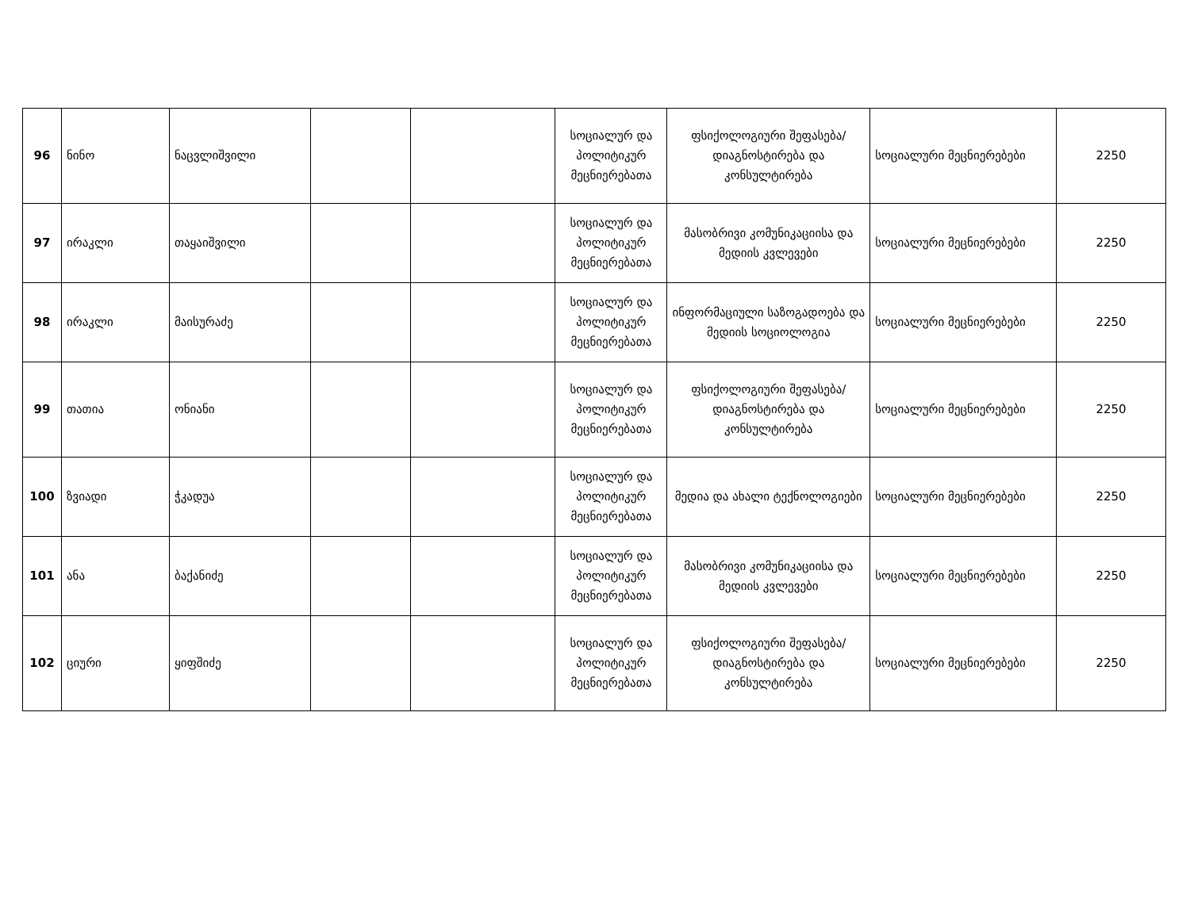| 96 | ნინო | ნაცვლიშვილი | | | სოციალურ და პოლიტიკურ მეცნიერებათა | ფსიქოლოგიური შეფასება/დიაგნოსტირება და კონსულტირება | სოციალური მეცნიერებები | 2250 |
| 97 | ირაკლი | თაყაიშვილი | | | სოციალურ და პოლიტიკურ მეცნიერებათა | მასობრივი კომუნიკაციისა და მედიის კვლევები | სოციალური მეცნიერებები | 2250 |
| 98 | ირაკლი | მაისურაძე | | | სოციალურ და პოლიტიკურ მეცნიერებათა | ინფორმაციული საზოგადოება და მედიის სოციოლოგია | სოციალური მეცნიერებები | 2250 |
| 99 | თათია | ონიანი | | | სოციალურ და პოლიტიკურ მეცნიერებათა | ფსიქოლოგიური შეფასება/დიაგნოსტირება და კონსულტირება | სოციალური მეცნიერებები | 2250 |
| 100 | ზვიადი | ჭკადუა | | | სოციალურ და პოლიტიკურ მეცნიერებათა | მედია და ახალი ტექნოლოგიები | სოციალური მეცნიერებები | 2250 |
| 101 | ანა | ბაქანიძე | | | სოციალურ და პოლიტიკურ მეცნიერებათა | მასობრივი კომუნიკაციისა და მედიის კვლევები | სოციალური მეცნიერებები | 2250 |
| 102 | ციური | ყიფშიძე | | | სოციალურ და პოლიტიკურ მეცნიერებათა | ფსიქოლოგიური შეფასება/დიაგნოსტირება და კონსულტირება | სოციალური მეცნიერებები | 2250 |